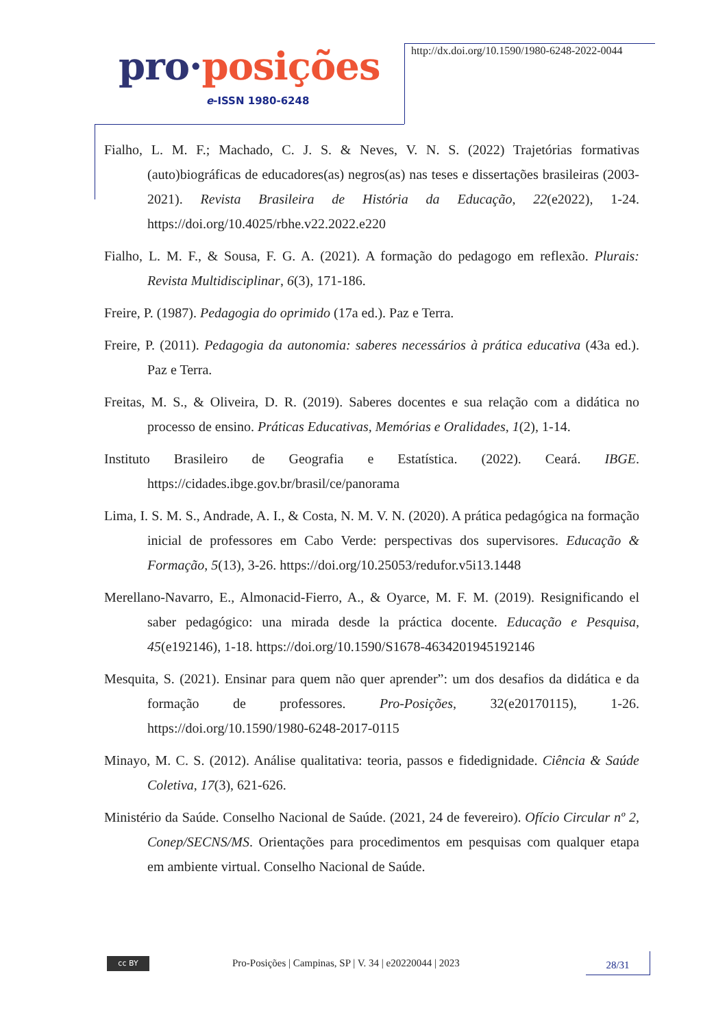pro·posições
e-ISSN 1980-6248
http://dx.doi.org/10.1590/1980-6248-2022-0044
Fialho, L. M. F.; Machado, C. J. S. & Neves, V. N. S. (2022) Trajetórias formativas (auto)biográficas de educadores(as) negros(as) nas teses e dissertações brasileiras (2003-2021). Revista Brasileira de História da Educação, 22(e2022), 1-24. https://doi.org/10.4025/rbhe.v22.2022.e220
Fialho, L. M. F., & Sousa, F. G. A. (2021). A formação do pedagogo em reflexão. Plurais: Revista Multidisciplinar, 6(3), 171-186.
Freire, P. (1987). Pedagogia do oprimido (17a ed.). Paz e Terra.
Freire, P. (2011). Pedagogia da autonomia: saberes necessários à prática educativa (43a ed.). Paz e Terra.
Freitas, M. S., & Oliveira, D. R. (2019). Saberes docentes e sua relação com a didática no processo de ensino. Práticas Educativas, Memórias e Oralidades, 1(2), 1-14.
Instituto Brasileiro de Geografia e Estatística. (2022). Ceará. IBGE. https://cidades.ibge.gov.br/brasil/ce/panorama
Lima, I. S. M. S., Andrade, A. I., & Costa, N. M. V. N. (2020). A prática pedagógica na formação inicial de professores em Cabo Verde: perspectivas dos supervisores. Educação & Formação, 5(13), 3-26. https://doi.org/10.25053/redufor.v5i13.1448
Merellano-Navarro, E., Almonacid-Fierro, A., & Oyarce, M. F. M. (2019). Resignificando el saber pedagógico: una mirada desde la práctica docente. Educação e Pesquisa, 45(e192146), 1-18. https://doi.org/10.1590/S1678-4634201945192146
Mesquita, S. (2021). Ensinar para quem não quer aprender”: um dos desafios da didática e da formação de professores. Pro-Posições, 32(e20170115), 1-26. https://doi.org/10.1590/1980-6248-2017-0115
Minayo, M. C. S. (2012). Análise qualitativa: teoria, passos e fidedignidade. Ciência & Saúde Coletiva, 17(3), 621-626.
Ministério da Saúde. Conselho Nacional de Saúde. (2021, 24 de fevereiro). Ofício Circular nº 2, Conep/SECNS/MS. Orientações para procedimentos em pesquisas com qualquer etapa em ambiente virtual. Conselho Nacional de Saúde.
cc BY
Pro-Posições | Campinas, SP | V. 34 | e20220044 | 2023
28/31